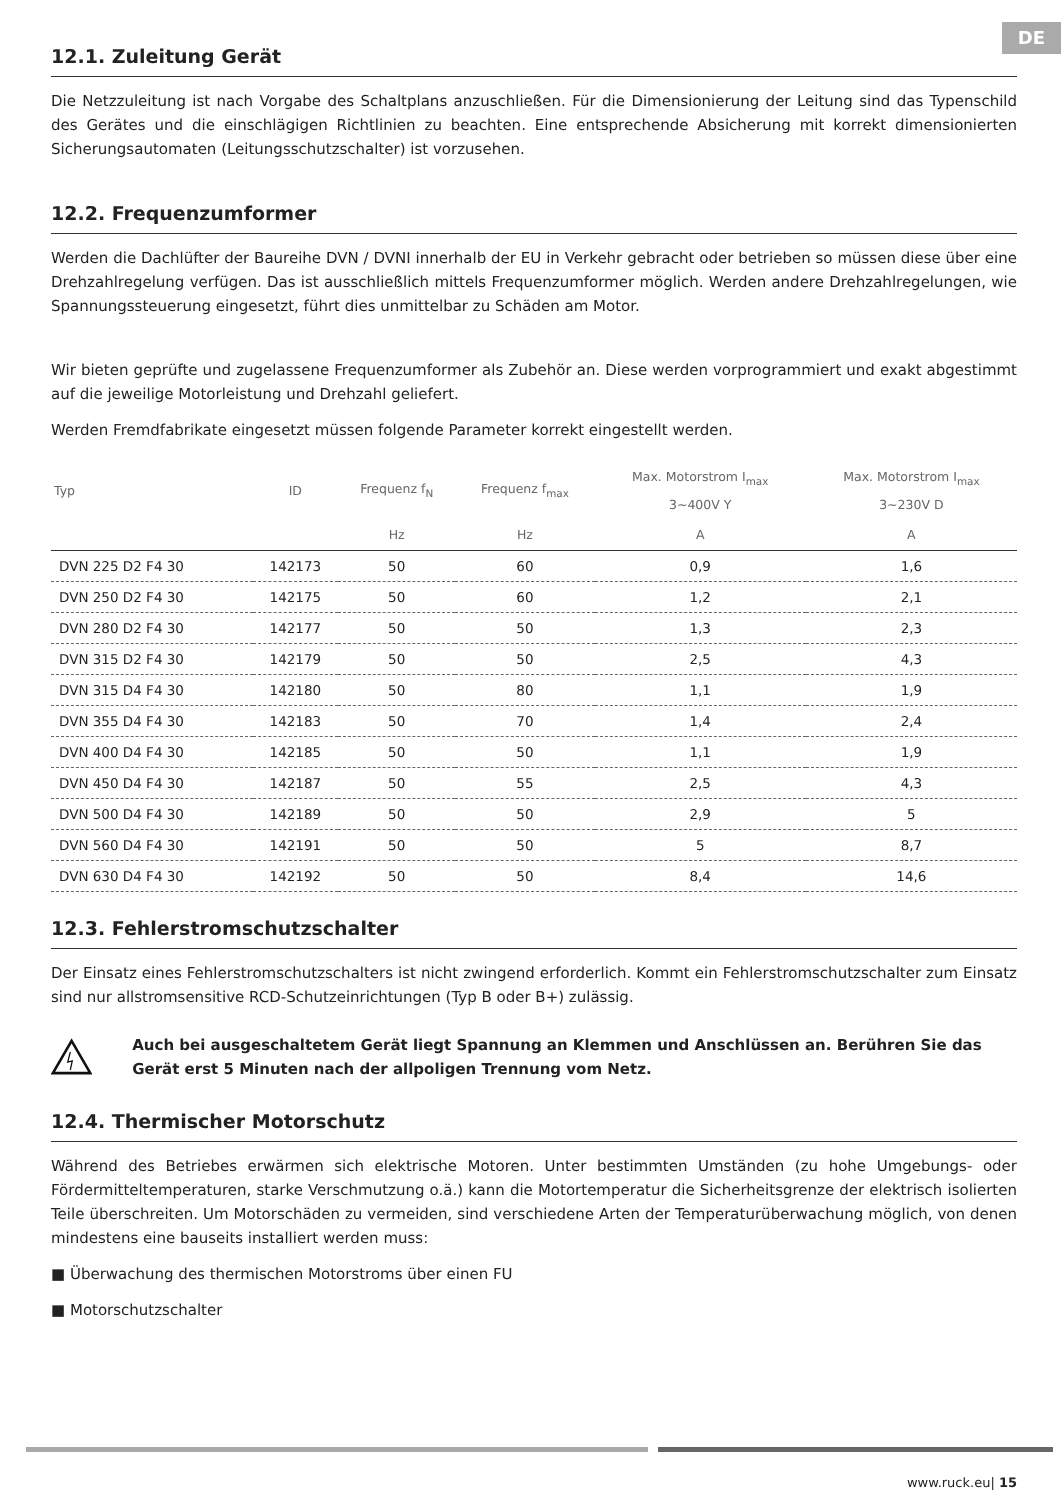DE
12.1. Zuleitung Gerät
Die Netzzuleitung ist nach Vorgabe des Schaltplans anzuschließen. Für die Dimensionierung der Leitung sind das Typenschild des Gerätes und die einschlägigen Richtlinien zu beachten. Eine entsprechende Absicherung mit korrekt dimensionierten Sicherungsautomaten (Leitungsschutzschalter) ist vorzusehen.
12.2. Frequenzumformer
Werden die Dachlüfter der Baureihe DVN / DVNI innerhalb der EU in Verkehr gebracht oder betrieben so müssen diese über eine Drehzahlregelung verfügen. Das ist ausschließlich mittels Frequenzumformer möglich. Werden andere Drehzahlregelungen, wie Spannungssteuerung eingesetzt, führt dies unmittelbar zu Schäden am Motor.
Wir bieten geprüfte und zugelassene Frequenzumformer als Zubehör an. Diese werden vorprogrammiert und exakt abgestimmt auf die jeweilige Motorleistung und Drehzahl geliefert.
Werden Fremdfabrikate eingesetzt müssen folgende Parameter korrekt eingestellt werden.
| Typ | ID | Frequenz f<sub>N</sub> | Frequenz f<sub>max</sub> | Max. Motorstrom I<sub>max</sub> 3~400V Y | Max. Motorstrom I<sub>max</sub> 3~230V D |
| --- | --- | --- | --- | --- | --- |
| | | Hz | Hz | A | A |
| DVN 225 D2 F4 30 | 142173 | 50 | 60 | 0,9 | 1,6 |
| DVN 250 D2 F4 30 | 142175 | 50 | 60 | 1,2 | 2,1 |
| DVN 280 D2 F4 30 | 142177 | 50 | 50 | 1,3 | 2,3 |
| DVN 315 D2 F4 30 | 142179 | 50 | 50 | 2,5 | 4,3 |
| DVN 315 D4 F4 30 | 142180 | 50 | 80 | 1,1 | 1,9 |
| DVN 355 D4 F4 30 | 142183 | 50 | 70 | 1,4 | 2,4 |
| DVN 400 D4 F4 30 | 142185 | 50 | 50 | 1,1 | 1,9 |
| DVN 450 D4 F4 30 | 142187 | 50 | 55 | 2,5 | 4,3 |
| DVN 500 D4 F4 30 | 142189 | 50 | 50 | 2,9 | 5 |
| DVN 560 D4 F4 30 | 142191 | 50 | 50 | 5 | 8,7 |
| DVN 630 D4 F4 30 | 142192 | 50 | 50 | 8,4 | 14,6 |
12.3. Fehlerstromschutzschalter
Der Einsatz eines Fehlerstromschutzschalters ist nicht zwingend erforderlich. Kommt ein Fehlerstromschutzschalter zum Einsatz sind nur allstromsensitive RCD-Schutzeinrichtungen (Typ B oder B+) zulässig.
Auch bei ausgeschaltetem Gerät liegt Spannung an Klemmen und Anschlüssen an. Berühren Sie das Gerät erst 5 Minuten nach der allpoligen Trennung vom Netz.
12.4. Thermischer Motorschutz
Während des Betriebes erwärmen sich elektrische Motoren. Unter bestimmten Umständen (zu hohe Umgebungs- oder Fördermitteltemperaturen, starke Verschmutzung o.ä.) kann die Motortemperatur die Sicherheitsgrenze der elektrisch isolierten Teile überschreiten. Um Motorschäden zu vermeiden, sind verschiedene Arten der Temperaturüberwachung möglich, von denen mindestens eine bauseits installiert werden muss:
■ Überwachung des thermischen Motorstroms über einen FU
■ Motorschutzschalter
www.ruck.eu| 15